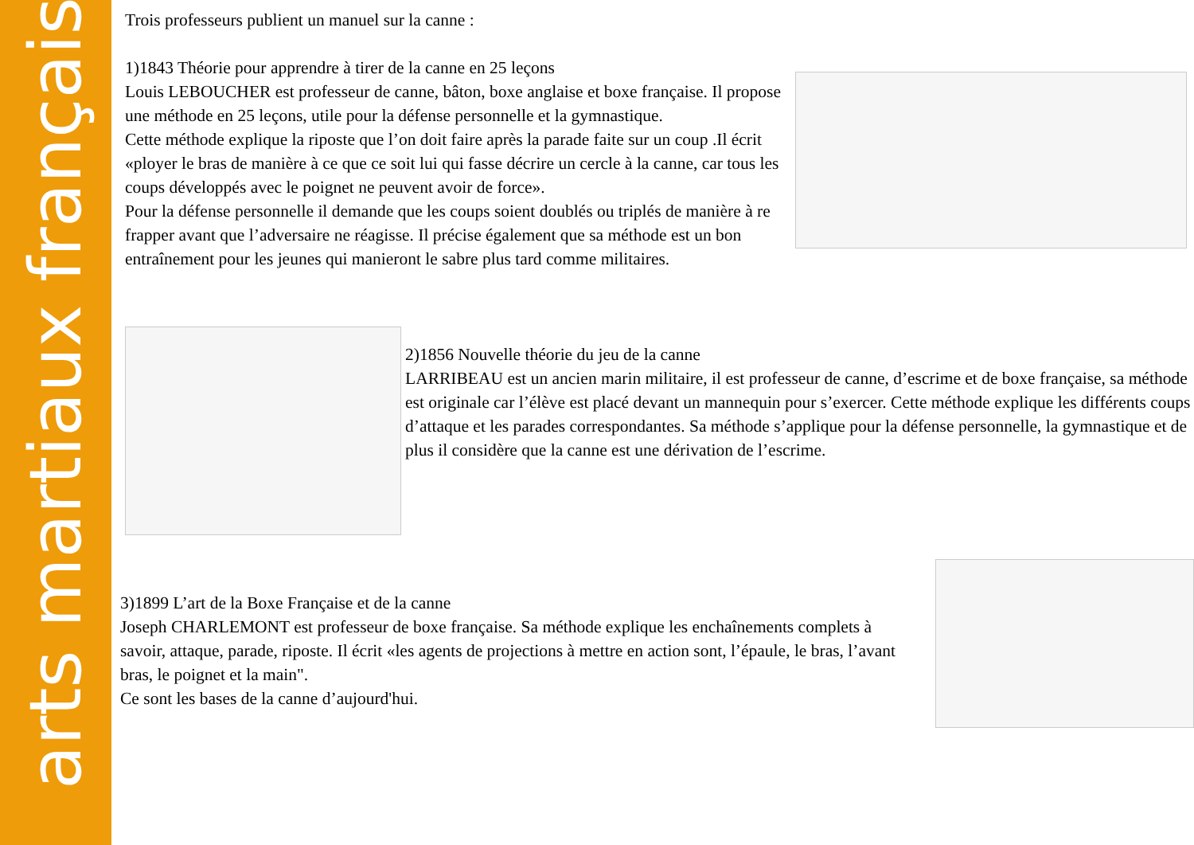arts martiaux français
Trois professeurs publient un manuel sur la canne :
1)1843 Théorie pour apprendre à tirer de la canne en 25 leçons
Louis LEBOUCHER est professeur de canne, bâton, boxe anglaise et boxe française. Il propose une méthode en 25 leçons, utile pour la défense personnelle et la gymnastique.
Cette méthode explique la riposte que l’on doit faire après la parade faite sur un coup .Il écrit «ployer le bras de manière à ce que ce soit lui qui fasse décrire un cercle à la canne, car tous les coups développés avec le poignet ne peuvent avoir de force».
Pour la défense personnelle il demande que les coups soient doublés ou triplés de manière à re frapper avant que l’adversaire ne réagisse. Il précise également que sa méthode est un bon entraînement pour les jeunes qui manieront le sabre plus tard comme militaires.
2)1856 Nouvelle théorie du jeu de la canne
LARRIBEAU est un ancien marin militaire, il est professeur de canne, d’escrime et de boxe française, sa méthode est originale car l’élève est placé devant un mannequin pour s’exercer. Cette méthode explique les différents coups d’attaque et les parades correspondantes. Sa méthode s’applique pour la défense personnelle, la gymnastique et de plus il considère que la canne est une dérivation de l’escrime.
3)1899 L’art de la Boxe Française et de la canne
Joseph CHARLEMONT est professeur de boxe française. Sa méthode explique les enchaînements complets à savoir, attaque, parade, riposte. Il écrit «les agents de projections à mettre en action sont, l’épaule, le bras, l’avant bras, le poignet et la main".
Ce sont les bases de la canne d’aujourd'hui.